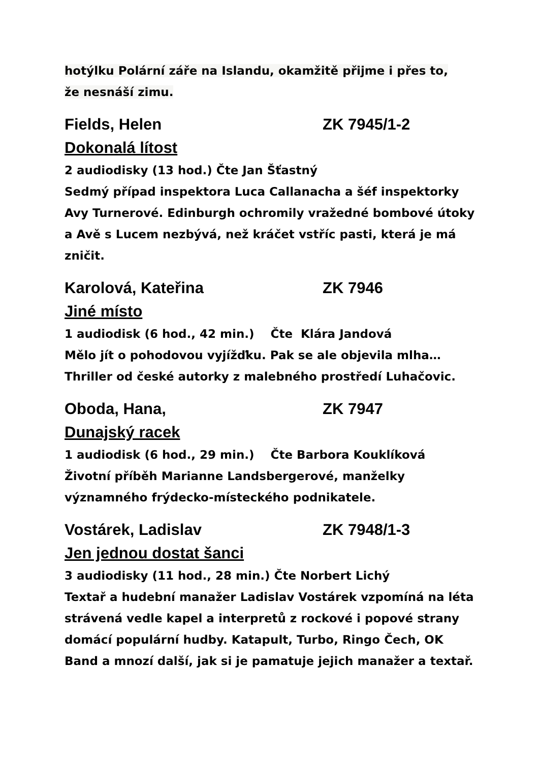hotýlku Polární záře na Islandu, okamžitě přijme i přes to,
že nesnáší zimu.
Fields, Helen ZK 7945/1-2
Dokonalá lítost
2 audiodisky (13 hod.) Čte Jan Šťastný
Sedmý případ inspektora Luca Callanacha a šéf inspektorky Avy Turnerové. Edinburgh ochromily vražedné bombové útoky a Avě s Lucem nezbývá, než kráčet vstříc pasti, která je má zničit.
Karolová, Kateřina ZK 7946
Jiné místo
1 audiodisk (6 hod., 42 min.) Čte Klára Jandová
Mělo jít o pohodovou vyjížďku. Pak se ale objevila mlha… Thriller od české autorky z malebného prostředí Luhačovic.
Oboda, Hana, ZK 7947
Dunajský racek
1 audiodisk (6 hod., 29 min.) Čte Barbora Kouklíková
Životní příběh Marianne Landsbergerové, manželky významného frýdecko-místeckého podnikatele.
Vostárek, Ladislav ZK 7948/1-3
Jen jednou dostat šanci
3 audiodisky (11 hod., 28 min.) Čte Norbert Lichý
Textař a hudební manažer Ladislav Vostárek vzpomíná na léta strávená vedle kapel a interpretů z rockové i popové strany domácí populární hudby. Katapult, Turbo, Ringo Čech, OK Band a mnozí další, jak si je pamatuje jejich manažer a textař.